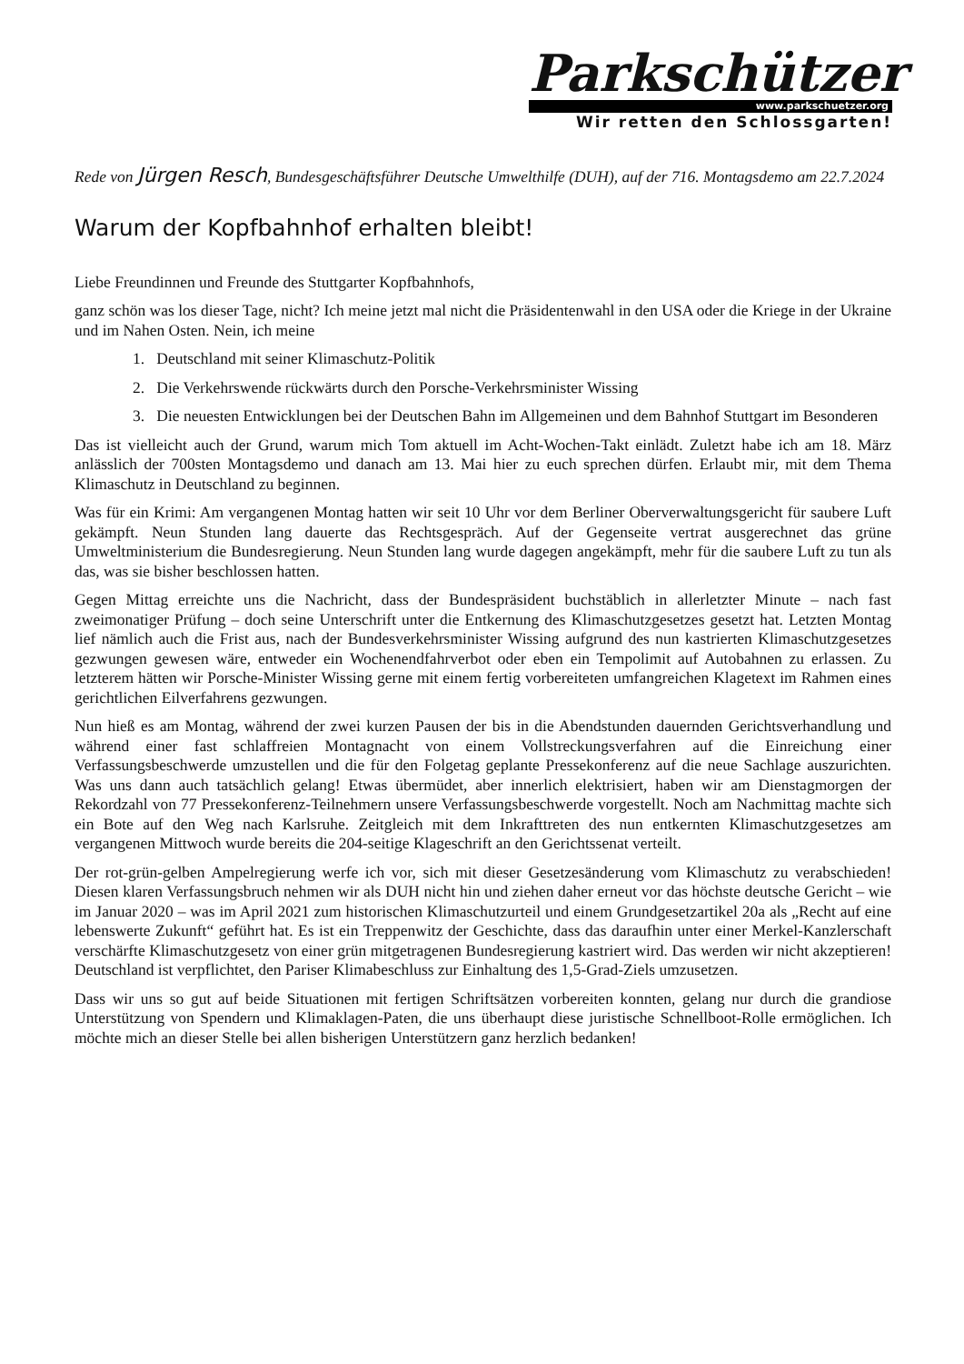Parkschützer
www.parkschuetzer.org
Wir retten den Schlossgarten!
Rede von Jürgen Resch, Bundesgeschäftsführer Deutsche Umwelthilfe (DUH), auf der 716. Montagsdemo am 22.7.2024
Warum der Kopfbahnhof erhalten bleibt!
Liebe Freundinnen und Freunde des Stuttgarter Kopfbahnhofs,
ganz schön was los dieser Tage, nicht? Ich meine jetzt mal nicht die Präsidentenwahl in den USA oder die Kriege in der Ukraine und im Nahen Osten. Nein, ich meine
1. Deutschland mit seiner Klimaschutz-Politik
2. Die Verkehrswende rückwärts durch den Porsche-Verkehrsminister Wissing
3. Die neuesten Entwicklungen bei der Deutschen Bahn im Allgemeinen und dem Bahnhof Stuttgart im Besonderen
Das ist vielleicht auch der Grund, warum mich Tom aktuell im Acht-Wochen-Takt einlädt. Zuletzt habe ich am 18. März anlässlich der 700sten Montagsdemo und danach am 13. Mai hier zu euch sprechen dürfen. Erlaubt mir, mit dem Thema Klimaschutz in Deutschland zu beginnen.
Was für ein Krimi: Am vergangenen Montag hatten wir seit 10 Uhr vor dem Berliner Oberverwaltungsgericht für saubere Luft gekämpft. Neun Stunden lang dauerte das Rechtsgespräch. Auf der Gegenseite vertrat ausgerechnet das grüne Umweltministerium die Bundesregierung. Neun Stunden lang wurde dagegen angekämpft, mehr für die saubere Luft zu tun als das, was sie bisher beschlossen hatten.
Gegen Mittag erreichte uns die Nachricht, dass der Bundespräsident buchstäblich in allerletzter Minute – nach fast zweimonatiger Prüfung – doch seine Unterschrift unter die Entkernung des Klimaschutzgesetzes gesetzt hat. Letzten Montag lief nämlich auch die Frist aus, nach der Bundesverkehrsminister Wissing aufgrund des nun kastrierten Klimaschutzgesetzes gezwungen gewesen wäre, entweder ein Wochenendfahrverbot oder eben ein Tempolimit auf Autobahnen zu erlassen. Zu letzterem hätten wir Porsche-Minister Wissing gerne mit einem fertig vorbereiteten umfangreichen Klagetext im Rahmen eines gerichtlichen Eilverfahrens gezwungen.
Nun hieß es am Montag, während der zwei kurzen Pausen der bis in die Abendstunden dauernden Gerichtsverhandlung und während einer fast schlaffreien Montagnacht von einem Vollstreckungsverfahren auf die Einreichung einer Verfassungsbeschwerde umzustellen und die für den Folgetag geplante Pressekonferenz auf die neue Sachlage auszurichten. Was uns dann auch tatsächlich gelang! Etwas übermüdet, aber innerlich elektrisiert, haben wir am Dienstagmorgen der Rekordzahl von 77 Pressekonferenz-Teilnehmern unsere Verfassungsbeschwerde vorgestellt. Noch am Nachmittag machte sich ein Bote auf den Weg nach Karlsruhe. Zeitgleich mit dem Inkrafttreten des nun entkernten Klimaschutzgesetzes am vergangenen Mittwoch wurde bereits die 204-seitige Klageschrift an den Gerichtssenat verteilt.
Der rot-grün-gelben Ampelregierung werfe ich vor, sich mit dieser Gesetzesänderung vom Klimaschutz zu verabschieden! Diesen klaren Verfassungsbruch nehmen wir als DUH nicht hin und ziehen daher erneut vor das höchste deutsche Gericht – wie im Januar 2020 – was im April 2021 zum historischen Klimaschutzurteil und einem Grundgesetzartikel 20a als „Recht auf eine lebenswerte Zukunft“ geführt hat. Es ist ein Treppenwitz der Geschichte, dass das daraufhin unter einer Merkel-Kanzlerschaft verschärfte Klimaschutzgesetz von einer grün mitgetragenen Bundesregierung kastriert wird. Das werden wir nicht akzeptieren! Deutschland ist verpflichtet, den Pariser Klimabeschluss zur Einhaltung des 1,5-Grad-Ziels umzusetzen.
Dass wir uns so gut auf beide Situationen mit fertigen Schriftsätzen vorbereiten konnten, gelang nur durch die grandiose Unterstützung von Spendern und Klimaklagen-Paten, die uns überhaupt diese juristische Schnellboot-Rolle ermöglichen. Ich möchte mich an dieser Stelle bei allen bisherigen Unterstützern ganz herzlich bedanken!